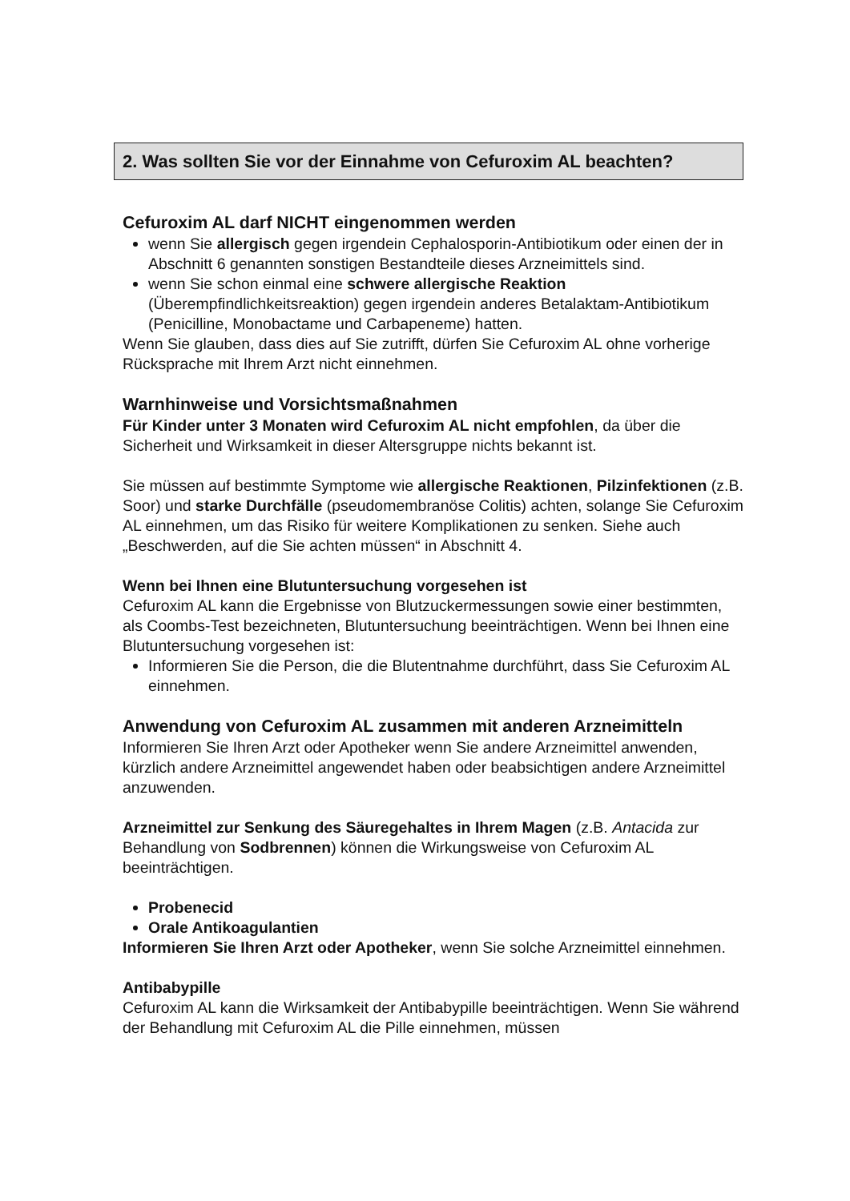2. Was sollten Sie vor der Einnahme von Cefuroxim AL beachten?
Cefuroxim AL darf NICHT eingenommen werden
wenn Sie allergisch gegen irgendein Cephalosporin-Antibiotikum oder einen der in Abschnitt 6 genannten sonstigen Bestandteile dieses Arzneimittels sind.
wenn Sie schon einmal eine schwere allergische Reaktion (Überempfindlichkeitsreaktion) gegen irgendein anderes Betalaktam-Antibiotikum (Penicilline, Monobactame und Carbapeneme) hatten.
Wenn Sie glauben, dass dies auf Sie zutrifft, dürfen Sie Cefuroxim AL ohne vorherige Rücksprache mit Ihrem Arzt nicht einnehmen.
Warnhinweise und Vorsichtsmaßnahmen
Für Kinder unter 3 Monaten wird Cefuroxim AL nicht empfohlen, da über die Sicherheit und Wirksamkeit in dieser Altersgruppe nichts bekannt ist.
Sie müssen auf bestimmte Symptome wie allergische Reaktionen, Pilzinfektionen (z.B. Soor) und starke Durchfälle (pseudomembranöse Colitis) achten, solange Sie Cefuroxim AL einnehmen, um das Risiko für weitere Komplikationen zu senken. Siehe auch „Beschwerden, auf die Sie achten müssen“ in Abschnitt 4.
Wenn bei Ihnen eine Blutuntersuchung vorgesehen ist
Cefuroxim AL kann die Ergebnisse von Blutzuckermessungen sowie einer bestimmten, als Coombs-Test bezeichneten, Blutuntersuchung beeinträchtigen. Wenn bei Ihnen eine Blutuntersuchung vorgesehen ist:
Informieren Sie die Person, die die Blutentnahme durchführt, dass Sie Cefuroxim AL einnehmen.
Anwendung von Cefuroxim AL zusammen mit anderen Arzneimitteln
Informieren Sie Ihren Arzt oder Apotheker wenn Sie andere Arzneimittel anwenden, kürzlich andere Arzneimittel angewendet haben oder beabsichtigen andere Arzneimittel anzuwenden.
Arzneimittel zur Senkung des Säuregehaltes in Ihrem Magen (z.B. Antacida zur Behandlung von Sodbrennen) können die Wirkungsweise von Cefuroxim AL beeinträchtigen.
Probenecid
Orale Antikoagulantien
Informieren Sie Ihren Arzt oder Apotheker, wenn Sie solche Arzneimittel einnehmen.
Antibabypille
Cefuroxim AL kann die Wirksamkeit der Antibabypille beeinträchtigen. Wenn Sie während der Behandlung mit Cefuroxim AL die Pille einnehmen, müssen